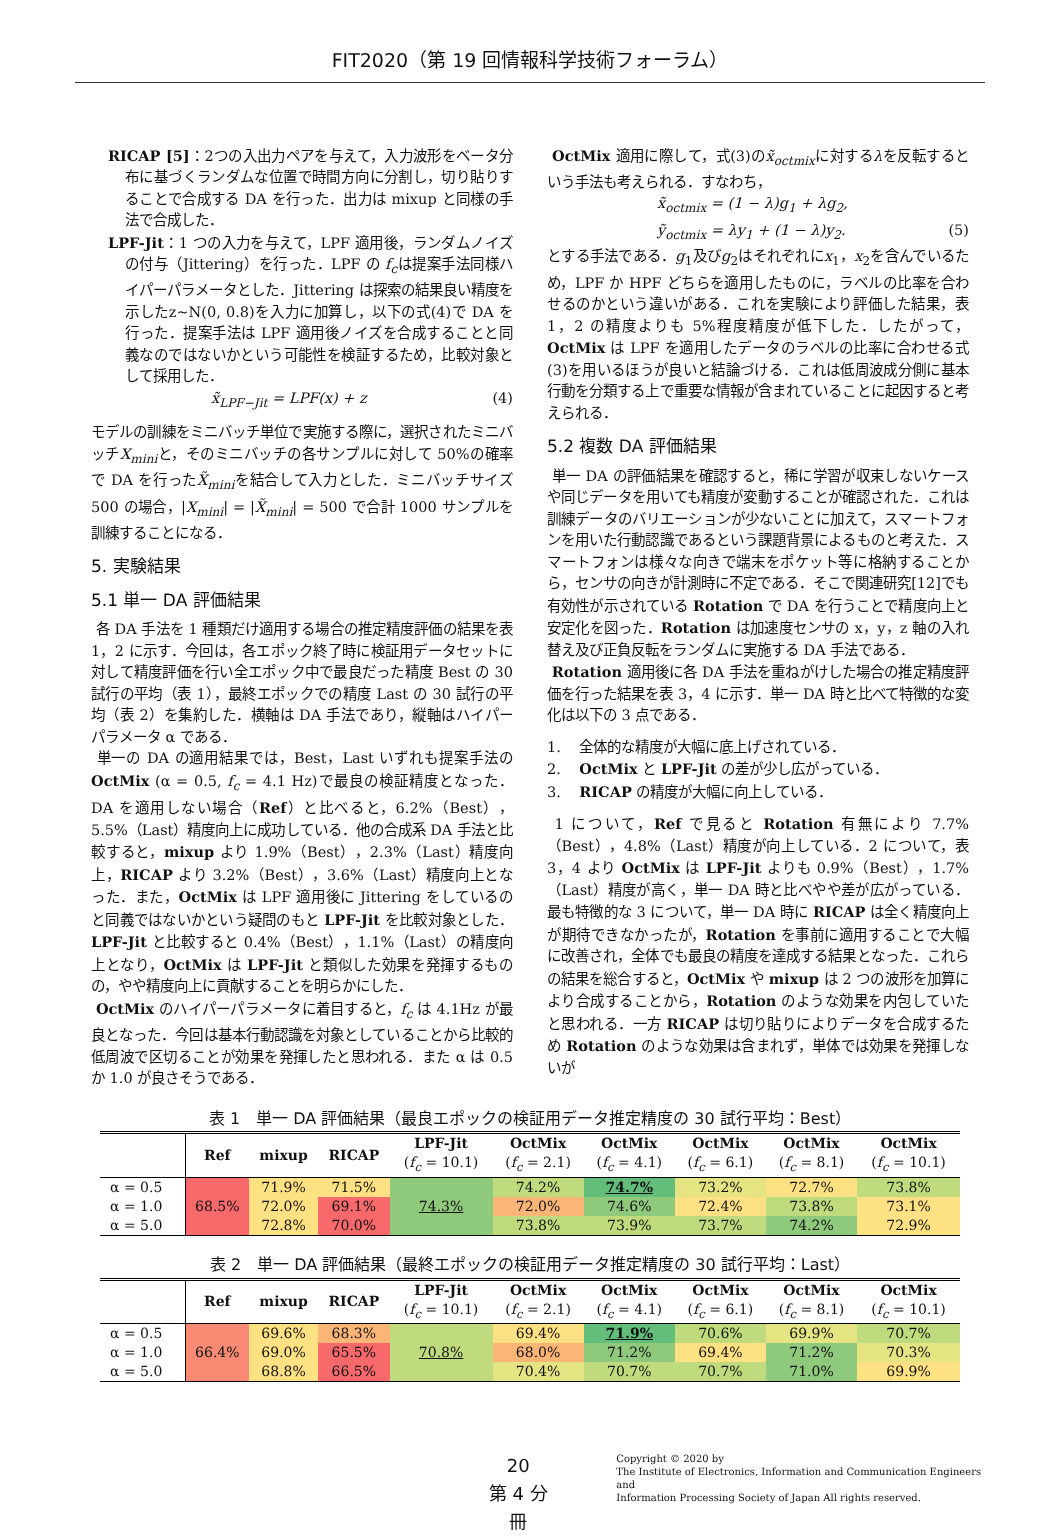FIT2020（第 19 回情報科学技術フォーラム）
RICAP [5]：2つの入出力ペアを与えて，入力波形をベータ分布に基づくランダムな位置で時間方向に分割し，切り貼りすることで合成する DA を行った．出力は mixup と同様の手法で合成した．
LPF-Jit：1 つの入力を与えて，LPF 適用後，ランダムノイズの付与（Jittering）を行った．LPF の f<sub>c</sub>は提案手法同様ハイパーパラメータとした．Jittering は探索の結果良い精度を示したz~N(0, 0.8)を入力に加算し，以下の式(4)で DA を行った．提案手法は LPF 適用後ノイズを合成することと同義なのではないかという可能性を検証するため，比較対象として採用した．
x̃<sub>LPF−Jit</sub> = LPF(x) + z (4)
モデルの訓練をミニバッチ単位で実施する際に，選択されたミニバッチX<sub>mini</sub>と，そのミニバッチの各サンプルに対して 50%の確率で DA を行ったX̃<sub>mini</sub>を結合して入力とした．ミニバッチサイズ 500 の場合，|X<sub>mini</sub>| = |X̃<sub>mini</sub>| = 500 で合計 1000 サンプルを訓練することになる．
5. 実験結果
5.1 単一 DA 評価結果
各 DA 手法を 1 種類だけ適用する場合の推定精度評価の結果を表 1，2 に示す．今回は，各エポック終了時に検証用データセットに対して精度評価を行い全エポック中で最良だった精度 Best の 30 試行の平均（表 1），最終エポックでの精度 Last の 30 試行の平均（表 2）を集約した．横軸は DA 手法であり，縦軸はハイパーパラメータ α である．
単一の DA の適用結果では，Best，Last いずれも提案手法の OctMix (α = 0.5, f<sub>c</sub> = 4.1 Hz)で最良の検証精度となった．DA を適用しない場合（Ref）と比べると，6.2%（Best），5.5%（Last）精度向上に成功している．他の合成系 DA 手法と比較すると，mixup より 1.9%（Best），2.3%（Last）精度向上，RICAP より 3.2%（Best），3.6%（Last）精度向上となった．また，OctMix は LPF 適用後に Jittering をしているのと同義ではないかという疑問のもと LPF-Jit を比較対象とした．LPF-Jit と比較すると 0.4%（Best），1.1%（Last）の精度向上となり，OctMix は LPF-Jit と類似した効果を発揮するものの，やや精度向上に貢献することを明らかにした．
OctMix のハイパーパラメータに着目すると，f<sub>c</sub> は 4.1Hz が最良となった．今回は基本行動認識を対象としていることから比較的低周波で区切ることが効果を発揮したと思われる．また α は 0.5 か 1.0 が良さそうである．
OctMix 適用に際して，式(3)のx̃<sub>octmix</sub>に対するλを反転するという手法も考えられる．すなわち，
x̃<sub>octmix</sub> = (1 − λ)g<sub>1</sub> + λg<sub>2</sub>,
ỹ<sub>octmix</sub> = λy<sub>1</sub> + (1 − λ)y<sub>2</sub>. (5)
とする手法である．g<sub>1</sub>及びg<sub>2</sub>はそれぞれにx<sub>1</sub>，x<sub>2</sub>を含んでいるため，LPF か HPF どちらを適用したものに，ラベルの比率を合わせるのかという違いがある．これを実験により評価した結果，表 1，2 の精度よりも 5%程度精度が低下した．したがって，OctMix は LPF を適用したデータのラベルの比率に合わせる式(3)を用いるほうが良いと結論づける．これは低周波成分側に基本行動を分類する上で重要な情報が含まれていることに起因すると考えられる．
5.2 複数 DA 評価結果
単一 DA の評価結果を確認すると，稀に学習が収束しないケースや同じデータを用いても精度が変動することが確認された．これは訓練データのバリエーションが少ないことに加えて，スマートフォンを用いた行動認識であるという課題背景によるものと考えた．スマートフォンは様々な向きで端末をポケット等に格納することから，センサの向きが計測時に不定である．そこで関連研究[12]でも有効性が示されている Rotation で DA を行うことで精度向上と安定化を図った．Rotation は加速度センサの x，y，z 軸の入れ替え及び正負反転をランダムに実施する DA 手法である．
Rotation 適用後に各 DA 手法を重ねがけした場合の推定精度評価を行った結果を表 3，4 に示す．単一 DA 時と比べて特徴的な変化は以下の 3 点である．
1. 全体的な精度が大幅に底上げされている．
2. OctMix と LPF-Jit の差が少し広がっている．
3. RICAP の精度が大幅に向上している．
1 について，Ref で見ると Rotation 有無により 7.7%（Best），4.8%（Last）精度が向上している．2 について，表 3，4 より OctMix は LPF-Jit よりも 0.9%（Best），1.7%（Last）精度が高く，単一 DA 時と比べやや差が広がっている．最も特徴的な 3 について，単一 DA 時に RICAP は全く精度向上が期待できなかったが，Rotation を事前に適用することで大幅に改善され，全体でも最良の精度を達成する結果となった．これらの結果を総合すると，OctMix や mixup は 2 つの波形を加算により合成することから，Rotation のような効果を内包していたと思われる．一方 RICAP は切り貼りによりデータを合成するため Rotation のような効果は含まれず，単体では効果を発揮しないが
表 1　単一 DA 評価結果（最良エポックの検証用データ推定精度の 30 試行平均：Best）
| | Ref | mixup | RICAP | LPF-Jit ( f<sub>c</sub> = 10.1) | OctMix ( f<sub>c</sub> = 2.1) | OctMix ( f<sub>c</sub> = 4.1) | OctMix ( f<sub>c</sub> = 6.1) | OctMix ( f<sub>c</sub> = 8.1) | OctMix ( f<sub>c</sub> = 10.1) |
| --- | --- | --- | --- | --- | --- | --- | --- | --- | --- |
| α = 0.5 | 68.5% | 71.9% | 71.5% | 74.3% | 74.2% | 74.7% | 73.2% | 72.7% | 73.8% |
| α = 1.0 | | 72.0% | 69.1% | | 72.0% | 74.6% | 72.4% | 73.8% | 73.1% |
| α = 5.0 | | 72.8% | 70.0% | | 73.8% | 73.9% | 73.7% | 74.2% | 72.9% |
表 2　単一 DA 評価結果（最終エポックの検証用データ推定精度の 30 試行平均：Last）
| | Ref | mixup | RICAP | LPF-Jit ( f<sub>c</sub> = 10.1) | OctMix ( f<sub>c</sub> = 2.1) | OctMix ( f<sub>c</sub> = 4.1) | OctMix ( f<sub>c</sub> = 6.1) | OctMix ( f<sub>c</sub> = 8.1) | OctMix ( f<sub>c</sub> = 10.1) |
| --- | --- | --- | --- | --- | --- | --- | --- | --- | --- |
| α = 0.5 | 66.4% | 69.6% | 68.3% | 70.8% | 69.4% | 71.9% | 70.6% | 69.9% | 70.7% |
| α = 1.0 | | 69.0% | 65.5% | | 68.0% | 71.2% | 69.4% | 71.2% | 70.3% |
| α = 5.0 | | 68.8% | 66.5% | | 70.4% | 70.7% | 70.7% | 71.0% | 69.9% |
20
第 4 分冊
Copyright © 2020 by
The Institute of Electronics, Information and Communication Engineers and
Information Processing Society of Japan All rights reserved.